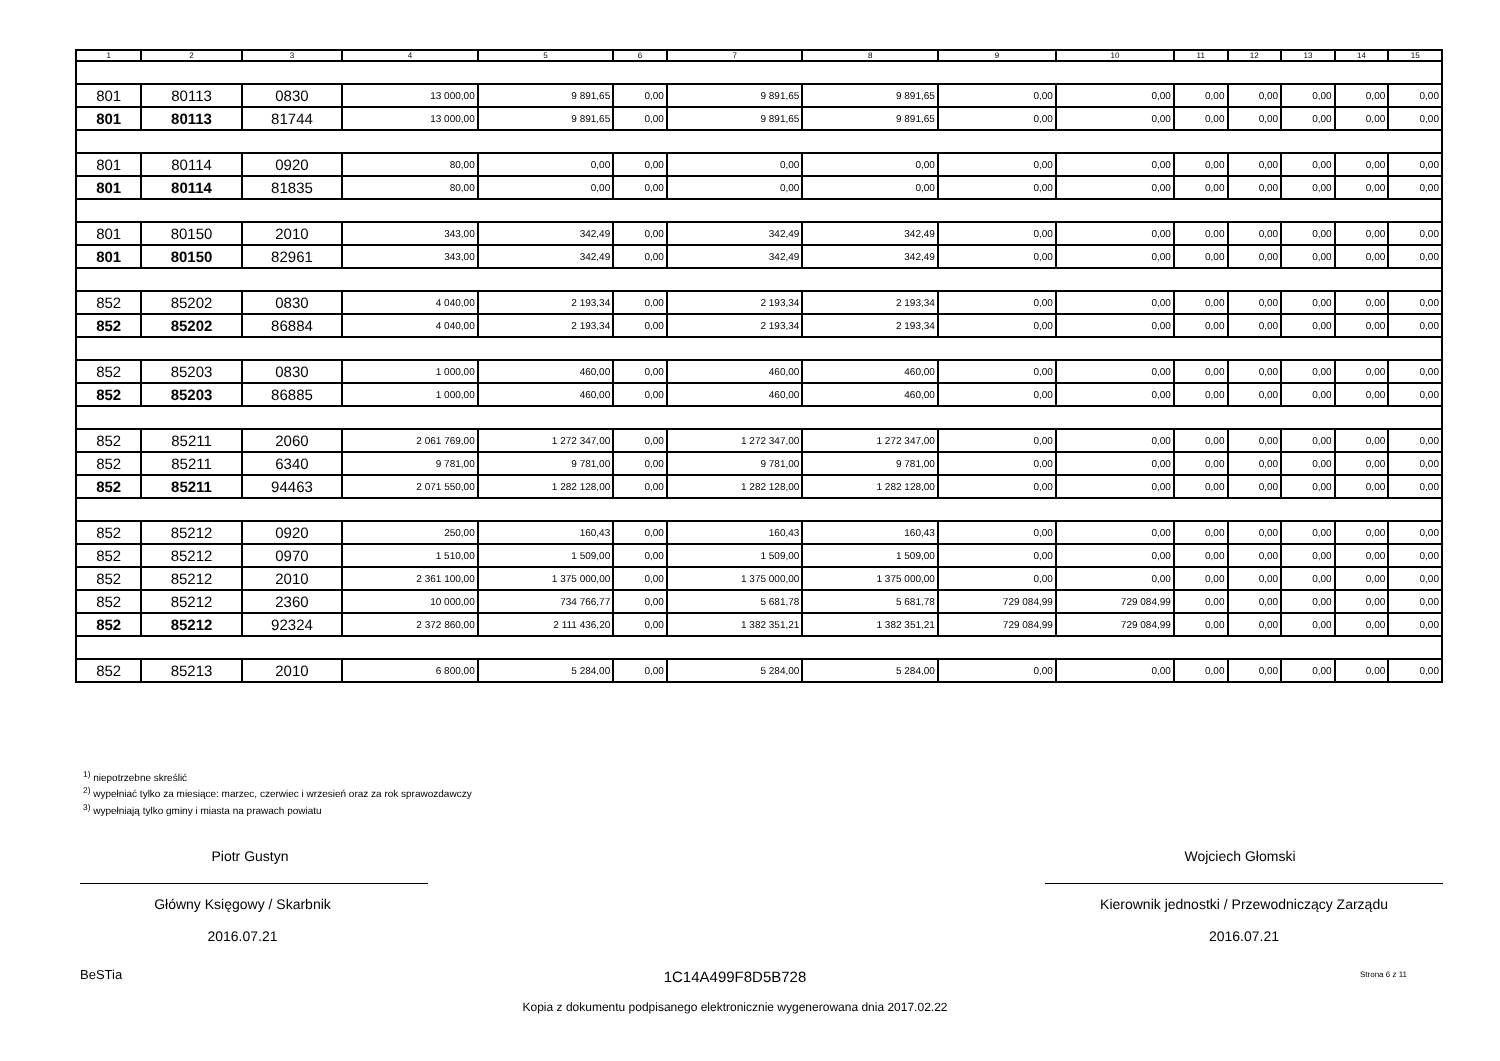| 1 | 2 | 3 | 4 | 5 | 6 | 7 | 8 | 9 | 10 | 11 | 12 | 13 | 14 | 15 |
| --- | --- | --- | --- | --- | --- | --- | --- | --- | --- | --- | --- | --- | --- | --- |
| 801 | 80113 | 0830 | 13 000,00 | 9 891,65 | 0,00 | 9 891,65 | 9 891,65 | 0,00 | 0,00 | 0,00 | 0,00 | 0,00 | 0,00 | 0,00 |
| 801 | 80113 | 81744 | 13 000,00 | 9 891,65 | 0,00 | 9 891,65 | 9 891,65 | 0,00 | 0,00 | 0,00 | 0,00 | 0,00 | 0,00 | 0,00 |
| 801 | 80114 | 0920 | 80,00 | 0,00 | 0,00 | 0,00 | 0,00 | 0,00 | 0,00 | 0,00 | 0,00 | 0,00 | 0,00 | 0,00 |
| 801 | 80114 | 81835 | 80,00 | 0,00 | 0,00 | 0,00 | 0,00 | 0,00 | 0,00 | 0,00 | 0,00 | 0,00 | 0,00 | 0,00 |
| 801 | 80150 | 2010 | 343,00 | 342,49 | 0,00 | 342,49 | 342,49 | 0,00 | 0,00 | 0,00 | 0,00 | 0,00 | 0,00 | 0,00 |
| 801 | 80150 | 82961 | 343,00 | 342,49 | 0,00 | 342,49 | 342,49 | 0,00 | 0,00 | 0,00 | 0,00 | 0,00 | 0,00 | 0,00 |
| 852 | 85202 | 0830 | 4 040,00 | 2 193,34 | 0,00 | 2 193,34 | 2 193,34 | 0,00 | 0,00 | 0,00 | 0,00 | 0,00 | 0,00 | 0,00 |
| 852 | 85202 | 86884 | 4 040,00 | 2 193,34 | 0,00 | 2 193,34 | 2 193,34 | 0,00 | 0,00 | 0,00 | 0,00 | 0,00 | 0,00 | 0,00 |
| 852 | 85203 | 0830 | 1 000,00 | 460,00 | 0,00 | 460,00 | 460,00 | 0,00 | 0,00 | 0,00 | 0,00 | 0,00 | 0,00 | 0,00 |
| 852 | 85203 | 86885 | 1 000,00 | 460,00 | 0,00 | 460,00 | 460,00 | 0,00 | 0,00 | 0,00 | 0,00 | 0,00 | 0,00 | 0,00 |
| 852 | 85211 | 2060 | 2 061 769,00 | 1 272 347,00 | 0,00 | 1 272 347,00 | 1 272 347,00 | 0,00 | 0,00 | 0,00 | 0,00 | 0,00 | 0,00 | 0,00 |
| 852 | 85211 | 6340 | 9 781,00 | 9 781,00 | 0,00 | 9 781,00 | 9 781,00 | 0,00 | 0,00 | 0,00 | 0,00 | 0,00 | 0,00 | 0,00 |
| 852 | 85211 | 94463 | 2 071 550,00 | 1 282 128,00 | 0,00 | 1 282 128,00 | 1 282 128,00 | 0,00 | 0,00 | 0,00 | 0,00 | 0,00 | 0,00 | 0,00 |
| 852 | 85212 | 0920 | 250,00 | 160,43 | 0,00 | 160,43 | 160,43 | 0,00 | 0,00 | 0,00 | 0,00 | 0,00 | 0,00 | 0,00 |
| 852 | 85212 | 0970 | 1 510,00 | 1 509,00 | 0,00 | 1 509,00 | 1 509,00 | 0,00 | 0,00 | 0,00 | 0,00 | 0,00 | 0,00 | 0,00 |
| 852 | 85212 | 2010 | 2 361 100,00 | 1 375 000,00 | 0,00 | 1 375 000,00 | 1 375 000,00 | 0,00 | 0,00 | 0,00 | 0,00 | 0,00 | 0,00 | 0,00 |
| 852 | 85212 | 2360 | 10 000,00 | 734 766,77 | 0,00 | 5 681,78 | 5 681,78 | 729 084,99 | 729 084,99 | 0,00 | 0,00 | 0,00 | 0,00 | 0,00 |
| 852 | 85212 | 92324 | 2 372 860,00 | 2 111 436,20 | 0,00 | 1 382 351,21 | 1 382 351,21 | 729 084,99 | 729 084,99 | 0,00 | 0,00 | 0,00 | 0,00 | 0,00 |
| 852 | 85213 | 2010 | 6 800,00 | 5 284,00 | 0,00 | 5 284,00 | 5 284,00 | 0,00 | 0,00 | 0,00 | 0,00 | 0,00 | 0,00 | 0,00 |
<sup>1)</sup> niepotrzebne skreślić
<sup>2)</sup> wypełniać tylko za miesiące: marzec, czerwiec i wrzesień oraz za rok sprawozdawczy
<sup>3)</sup> wypełniają tylko gminy i miasta na prawach powiatu
Piotr Gustyn
Główny Księgowy / Skarbnik
2016.07.21
Wojciech Głomski
Kierownik jednostki / Przewodniczący Zarządu
2016.07.21
BeSTia 1C14A499F8D5B728 Strona 6 z 11
Kopia z dokumentu podpisanego elektronicznie wygenerowana dnia 2017.02.22